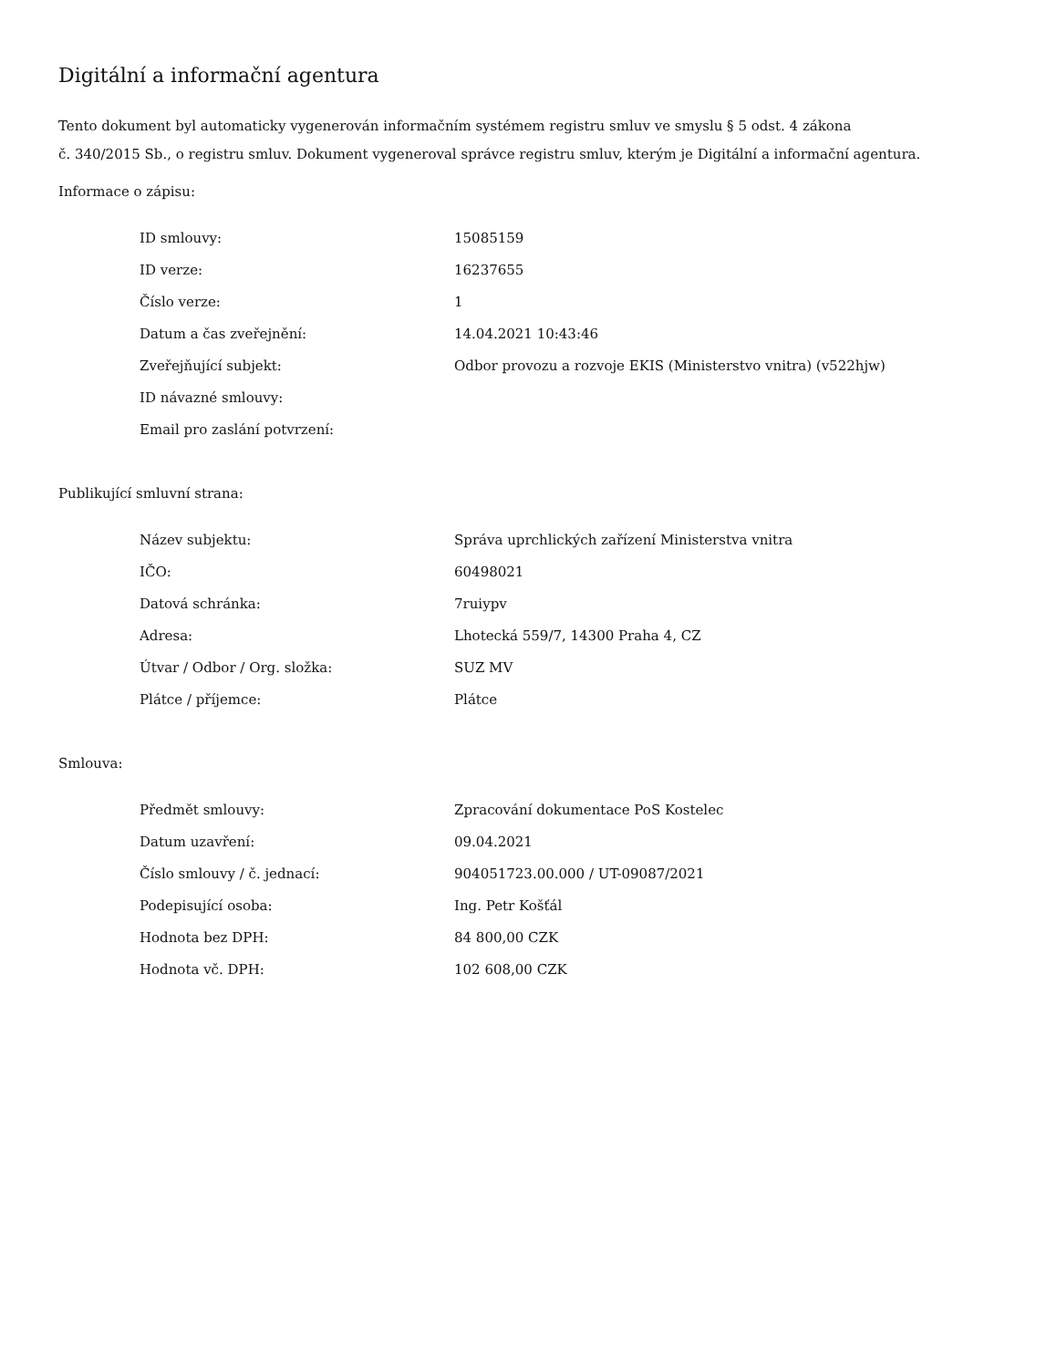Digitální a informační agentura
Tento dokument byl automaticky vygenerován informačním systémem registru smluv ve smyslu § 5 odst. 4 zákona
č. 340/2015 Sb., o registru smluv. Dokument vygeneroval správce registru smluv, kterým je Digitální a informační agentura.
Informace o zápisu:
| ID smlouvy: | 15085159 |
| ID verze: | 16237655 |
| Číslo verze: | 1 |
| Datum a čas zveřejnění: | 14.04.2021 10:43:46 |
| Zveřejňující subjekt: | Odbor provozu a rozvoje EKIS (Ministerstvo vnitra) (v522hjw) |
| ID návazné smlouvy: | |
| Email pro zaslání potvrzení: | |
Publikující smluvní strana:
| Název subjektu: | Správa uprchlických zařízení Ministerstva vnitra |
| IČO: | 60498021 |
| Datová schránka: | 7ruiypv |
| Adresa: | Lhotecká 559/7, 14300 Praha 4, CZ |
| Útvar / Odbor / Org. složka: | SUZ MV |
| Plátce / příjemce: | Plátce |
Smlouva:
| Předmět smlouvy: | Zpracování dokumentace PoS Kostelec |
| Datum uzavření: | 09.04.2021 |
| Číslo smlouvy / č. jednací: | 904051723.00.000 / UT-09087/2021 |
| Podepisující osoba: | Ing. Petr Košťál |
| Hodnota bez DPH: | 84 800,00 CZK |
| Hodnota vč. DPH: | 102 608,00 CZK |